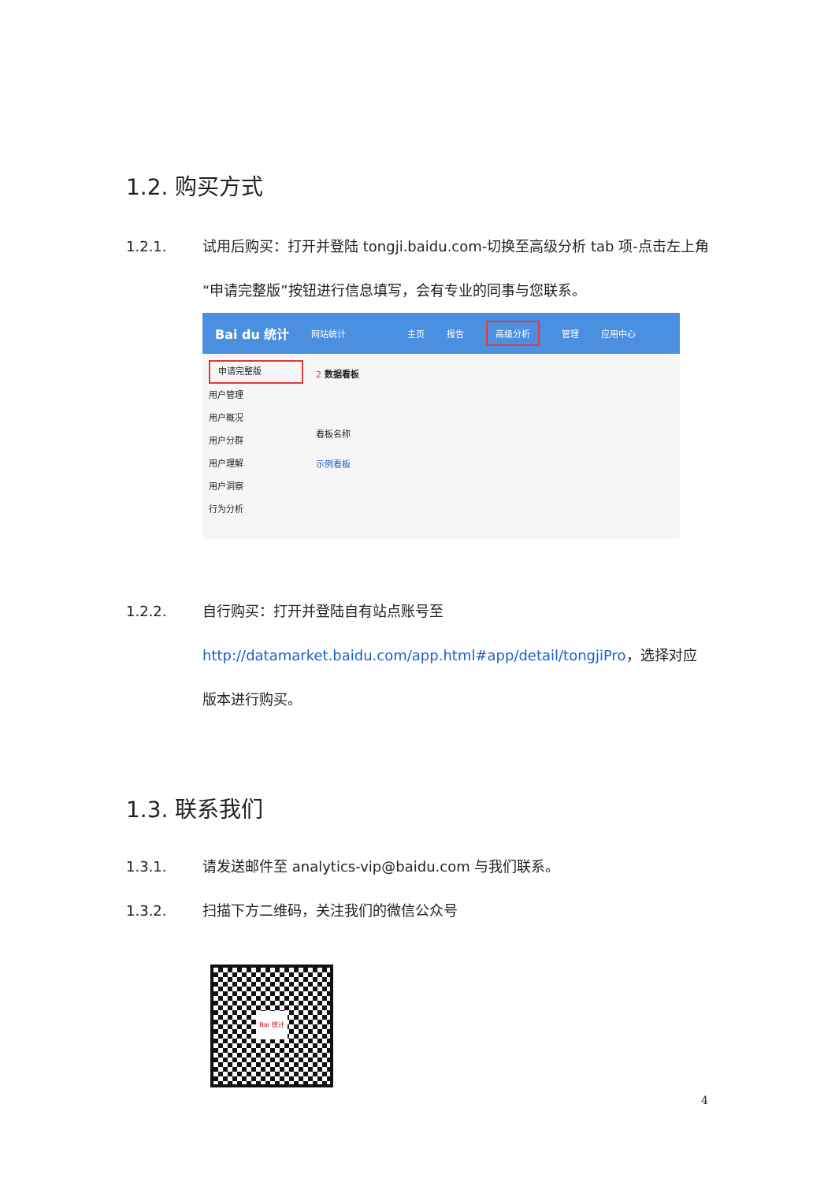1.2. 购买方式
1.2.1. 试用后购买：打开并登陆 tongji.baidu.com-切换至高级分析 tab 项-点击左上角“申请完整版”按钮进行信息填写，会有专业的同事与您联系。
Bai du 统计 网站统计 主页 报告 高级分析 管理 应用中心
申请完整版
用户管理
用户概况
用户分群
用户理解
用户洞察
行为分析
2 数据看板
看板名称
示例看板
1.2.2. 自行购买：打开并登陆自有站点账号至 http://datamarket.baidu.com/app.html#app/detail/tongjiPro，选择对应版本进行购买。
1.3. 联系我们
1.3.1. 请发送邮件至 analytics-vip@baidu.com 与我们联系。
1.3.2. 扫描下方二维码，关注我们的微信公众号
Bai 统计
4